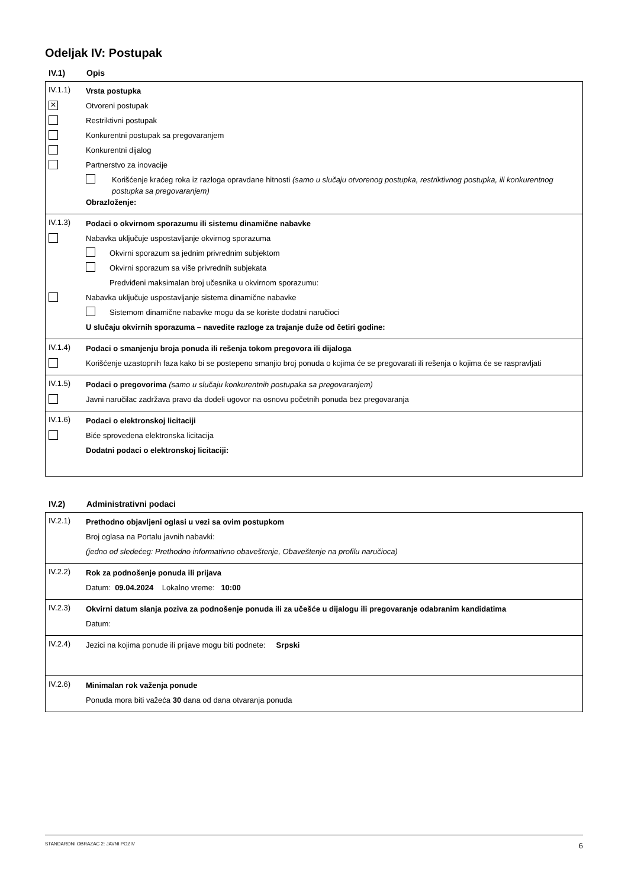Odeljak IV: Postupak
IV.1) Opis
IV.1.1)
Vrsta postupka
✕
Otvoreni postupak
Restriktivni postupak
Konkurentni postupak sa pregovaranjem
Konkurentni dijalog
Partnerstvo za inovacije
Korišćenje kraćeg roka iz razloga opravdane hitnosti (samo u slučaju otvorenog postupka, restriktivnog postupka, ili konkurentnog postupka sa pregovaranjem)
Obrazloženje:
IV.1.3)
Podaci o okvirnom sporazumu ili sistemu dinamične nabavke
Nabavka uključuje uspostavljanje okvirnog sporazuma
Okvirni sporazum sa jednim privrednim subjektom
Okvirni sporazum sa više privrednih subjekata
Predviđeni maksimalan broj učesnika u okvirnom sporazumu:
Nabavka uključuje uspostavljanje sistema dinamične nabavke
Sistemom dinamične nabavke mogu da se koriste dodatni naručioci
U slučaju okvirnih sporazuma – navedite razloge za trajanje duže od četiri godine:
IV.1.4)
Podaci o smanjenju broja ponuda ili rešenja tokom pregovora ili dijaloga
Korišćenje uzastopnih faza kako bi se postepeno smanjio broj ponuda o kojima će se pregovarati ili rešenja o kojima će se raspravljati
IV.1.5)
Podaci o pregovorima (samo u slučaju konkurentnih postupaka sa pregovaranjem)
Javni naručilac zadržava pravo da dodeli ugovor na osnovu početnih ponuda bez pregovaranja
IV.1.6)
Podaci o elektronskoj licitaciji
Biće sprovedena elektronska licitacija
Dodatni podaci o elektronskoj licitaciji:
IV.2) Administrativni podaci
IV.2.1)
Prethodno objavljeni oglasi u vezi sa ovim postupkom
Broj oglasa na Portalu javnih nabavki:
(jedno od sledećeg: Prethodno informativno obaveštenje, Obaveštenje na profilu naručioca)
IV.2.2)
Rok za podnošenje ponuda ili prijava
Datum: 09.04.2024 Lokalno vreme: 10:00
IV.2.3)
Okvirni datum slanja poziva za podnošenje ponuda ili za učešće u dijalogu ili pregovaranje odabranim kandidatima
Datum:
IV.2.4)
Jezici na kojima ponude ili prijave mogu biti podnete: Srpski
IV.2.6)
Minimalan rok važenja ponude
Ponuda mora biti važeća 30 dana od dana otvaranja ponuda
STANDARDNI OBRAZAC 2: JAVNI POZIV 6